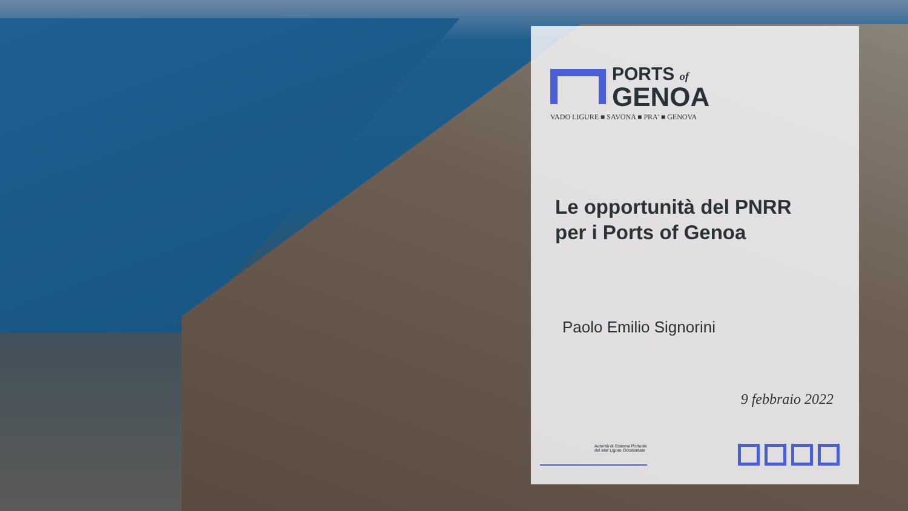PORTS of
GENOA
VADO LIGURE ■ SAVONA ■ PRA' ■ GENOVA
Le opportunità del PNRR
per i Ports of Genoa
Paolo Emilio Signorini
9 febbraio 2022
Autorità di Sistema Portuale
del Mar Ligure Occidentale